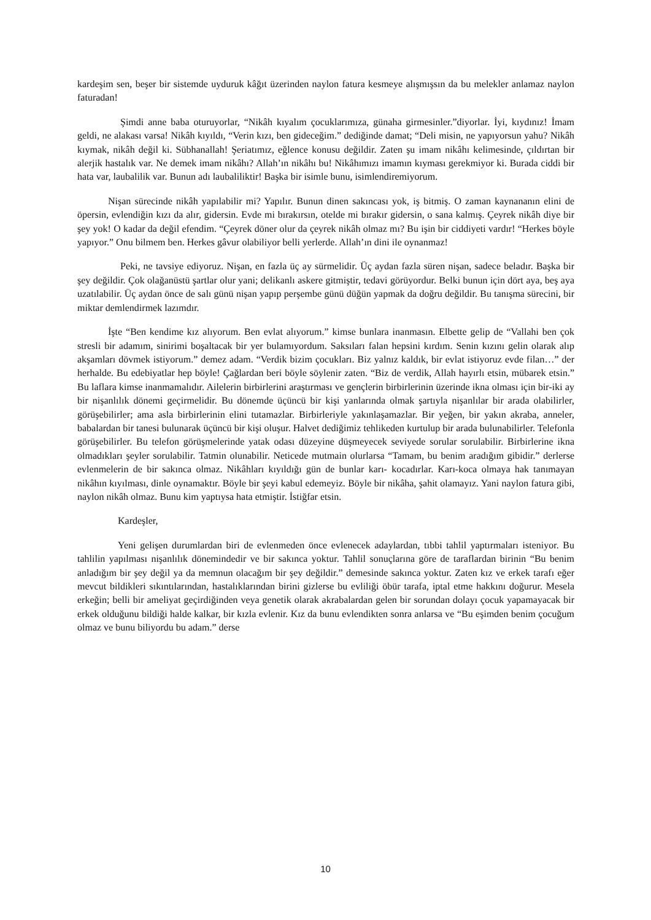kardeşim sen, beşer bir sistemde uyduruk kâğıt üzerinden naylon fatura kesmeye alışmışsın da bu melekler anlamaz naylon faturadan!
Şimdi anne baba oturuyorlar, “Nikâh kıyalım çocuklarımıza, günaha girmesinler.”diyorlar. İyi, kıydınız! İmam geldi, ne alakası varsa! Nikâh kıyıldı, “Verin kızı, ben gideceğim.” dediğinde damat; “Deli misin, ne yapıyorsun yahu? Nikâh kıymak, nikâh değil ki. Sübhanallah! Şeriatımız, eğlence konusu değildir. Zaten şu imam nikâhı kelimesinde, çıldırtan bir alerjik hastalık var. Ne demek imam nikâhı? Allah’ın nikâhı bu! Nikâhımızı imamın kıyması gerekmiyor ki. Burada ciddi bir hata var, laubalilik var. Bunun adı laubaliliktir! Başka bir isimle bunu, isimlendiremiyorum.
Nişan sürecinde nikâh yapılabilir mi? Yapılır. Bunun dinen sakıncası yok, iş bitmiş. O zaman kaynananın elini de öpersin, evlendiğin kızı da alır, gidersin. Evde mi bırakırsın, otelde mi bırakır gidersin, o sana kalmış. Çeyrek nikâh diye bir şey yok! O kadar da değil efendim. “Çeyrek döner olur da çeyrek nikâh olmaz mı? Bu işin bir ciddiyeti vardır! “Herkes böyle yapıyor.” Onu bilmem ben. Herkes gâvur olabiliyor belli yerlerde. Allah’ın dini ile oynanmaz!
Peki, ne tavsiye ediyoruz. Nişan, en fazla üç ay sürmelidir. Üç aydan fazla süren nişan, sadece beladır. Başka bir şey değildir. Çok olağanüstü şartlar olur yani; delikanlı askere gitmiştir, tedavi görüyordur. Belki bunun için dört aya, beş aya uzatılabilir. Üç aydan önce de salı günü nişan yapıp perşembe günü düğün yapmak da doğru değildir. Bu tanışma sürecini, bir miktar demlendirmek lazımdır.
İşte “Ben kendime kız alıyorum. Ben evlat alıyorum.” kimse bunlara inanmasın. Elbette gelip de “Vallahi ben çok stresli bir adamım, sinirimi boşaltacak bir yer bulamıyordum. Saksıları falan hepsini kırdım. Senin kızını gelin olarak alıp akşamları dövmek istiyorum.” demez adam. “Verdik bizim çocukları. Biz yalnız kaldık, bir evlat istiyoruz evde filan…” der herhalde. Bu edebiyatlar hep böyle! Çağlardan beri böyle söylenir zaten. “Biz de verdik, Allah hayırlı etsin, mübarek etsin.” Bu laflara kimse inanmamalıdır. Ailelerin birbirlerini araştırması ve gençlerin birbirlerinin üzerinde ikna olması için bir-iki ay bir nişanlılık dönemi geçirmelidir. Bu dönemde üçüncü bir kişi yanlarında olmak şartıyla nişanlılar bir arada olabilirler, görüşebilirler; ama asla birbirlerinin elini tutamazlar. Birbirleriyle yakınlaşamazlar. Bir yeğen, bir yakın akraba, anneler, babalardan bir tanesi bulunarak üçüncü bir kişi oluşur. Halvet dediğimiz tehlikeden kurtulup bir arada bulunabilirler. Telefonla görüşebilirler. Bu telefon görüşmelerinde yatak odası düzeyine düşmeyecek seviyede sorular sorulabilir. Birbirlerine ikna olmadıkları şeyler sorulabilir. Tatmin olunabilir. Neticede mutmain olurlarsa “Tamam, bu benim aradığım gibidir.” derlerse evlenmelerin de bir sakınca olmaz. Nikâhları kıyıldığı gün de bunlar karı- kocadırlar. Karı-koca olmaya hak tanımayan nikâhın kıyılması, dinle oynamaktır. Böyle bir şeyi kabul edemeyiz. Böyle bir nikâha, şahit olamayız. Yani naylon fatura gibi, naylon nikâh olmaz. Bunu kim yaptıysa hata etmiştir. İstiğfar etsin.
Kardeşler,
Yeni gelişen durumlardan biri de evlenmeden önce evlenecek adaylardan, tıbbi tahlil yaptırmaları isteniyor. Bu tahlilin yapılması nişanlılık dönemindedir ve bir sakınca yoktur. Tahlil sonuçlarına göre de taraflardan birinin “Bu benim anladığım bir şey değil ya da memnun olacağım bir şey değildir.” demesinde sakınca yoktur. Zaten kız ve erkek tarafı eğer mevcut bildikleri sıkıntılarından, hastalıklarından birini gizlerse bu evliliği öbür tarafa, iptal etme hakkını doğurur. Mesela erkeğin; belli bir ameliyat geçirdiğinden veya genetik olarak akrabalardan gelen bir sorundan dolayı çocuk yapamayacak bir erkek olduğunu bildiği halde kalkar, bir kızla evlenir. Kız da bunu evlendikten sonra anlarsa ve “Bu eşimden benim çocuğum olmaz ve bunu biliyordu bu adam.” derse
10